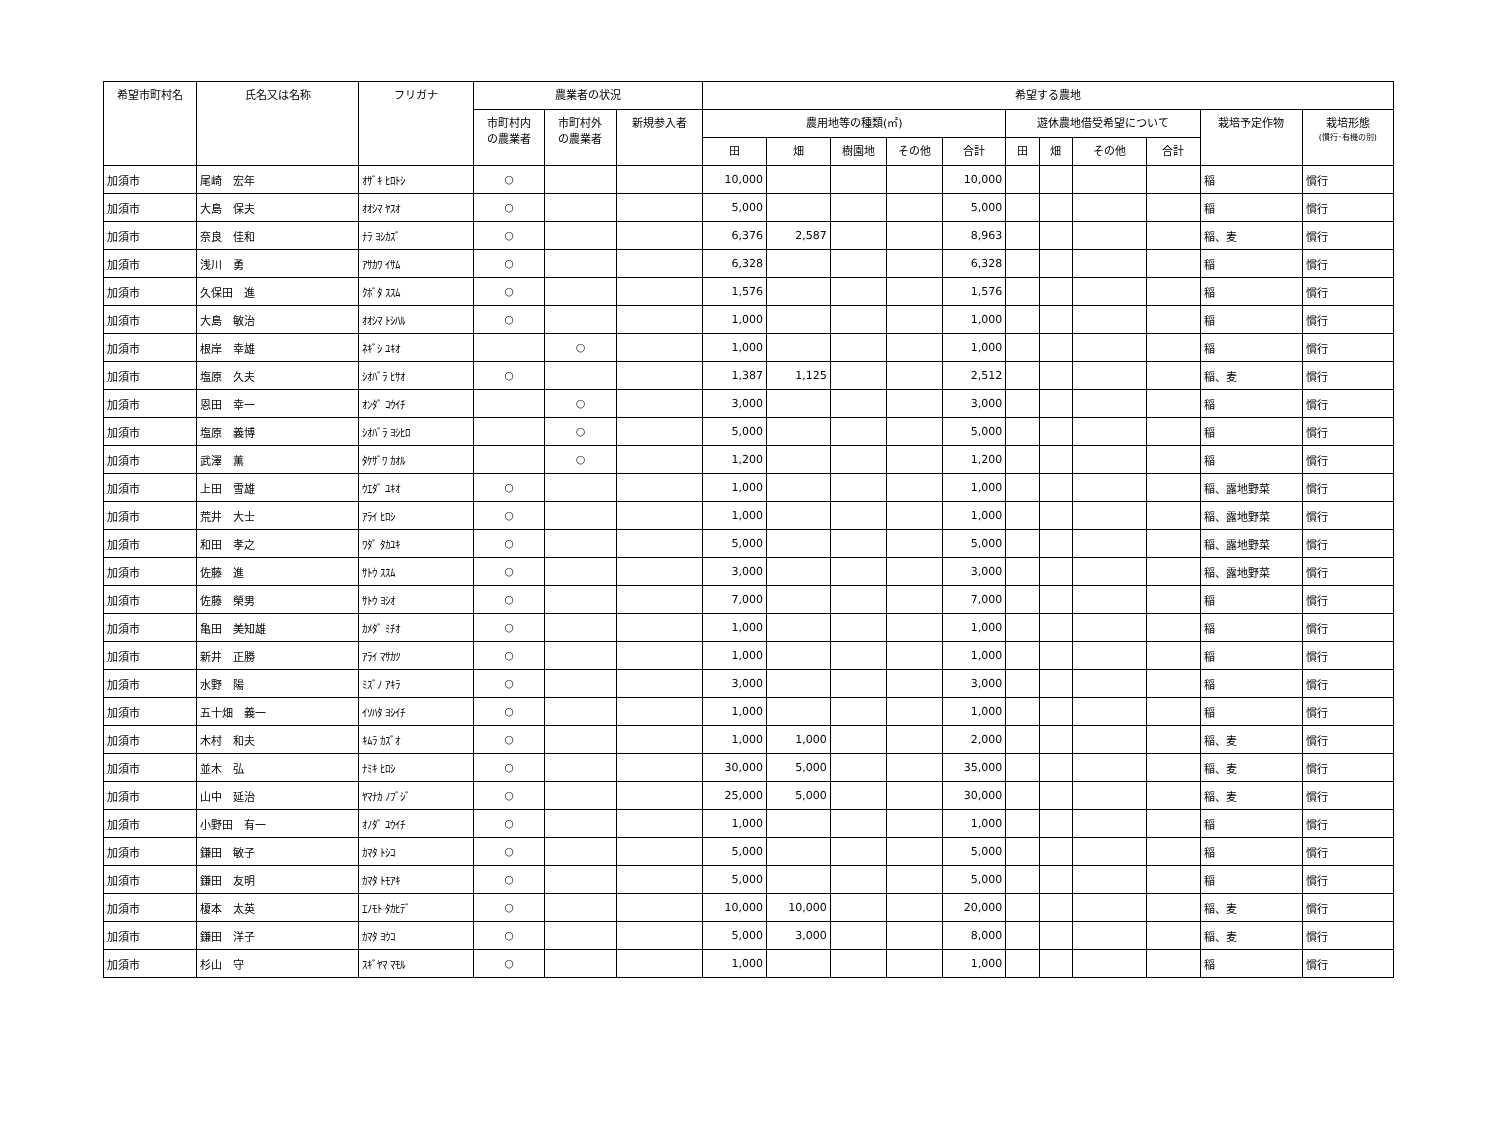| 希望市町村名 | 氏名又は名称 | フリガナ | 農業者の状況 | | | 希望する農地 | | | | | | | | | | |
| --- | --- | --- | --- | --- | --- | --- | --- | --- | --- | --- | --- | --- | --- | --- | --- | --- |
| | | | 市町村内 の農業者 | 市町村外 の農業者 | 新規参入者 | 農用地等の種類(㎡) | | | | | 遊休農地借受希望について | | | | 栽培予定作物 | 栽培形態 (慣行･有機の別) |
| | | | | | | 田 | 畑 | 樹園地 | その他 | 合計 | 田 | 畑 | その他 | 合計 | | |
| 加須市 | 尾崎 宏年 | ｵｻﾞｷ ﾋﾛﾄｼ | ○ | | | 10,000 | | | | 10,000 | | | | | 稲 | 慣行 |
| 加須市 | 大島 保夫 | ｵｵｼﾏ ﾔｽｵ | ○ | | | 5,000 | | | | 5,000 | | | | | 稲 | 慣行 |
| 加須市 | 奈良 佳和 | ﾅﾗ ﾖｼｶｽﾞ | ○ | | | 6,376 | 2,587 | | | 8,963 | | | | | 稲、麦 | 慣行 |
| 加須市 | 浅川 勇 | ｱｻｶﾜ ｲｻﾑ | ○ | | | 6,328 | | | | 6,328 | | | | | 稲 | 慣行 |
| 加須市 | 久保田 進 | ｸﾎﾞﾀ ｽｽﾑ | ○ | | | 1,576 | | | | 1,576 | | | | | 稲 | 慣行 |
| 加須市 | 大島 敏治 | ｵｵｼﾏ ﾄｼﾊﾙ | ○ | | | 1,000 | | | | 1,000 | | | | | 稲 | 慣行 |
| 加須市 | 根岸 幸雄 | ﾈｷﾞｼ ﾕｷｵ | | ○ | | 1,000 | | | | 1,000 | | | | | 稲 | 慣行 |
| 加須市 | 塩原 久夫 | ｼｵﾊﾞﾗ ﾋｻｵ | ○ | | | 1,387 | 1,125 | | | 2,512 | | | | | 稲、麦 | 慣行 |
| 加須市 | 恩田 幸一 | ｵﾝﾀﾞ ｺｳｲﾁ | | ○ | | 3,000 | | | | 3,000 | | | | | 稲 | 慣行 |
| 加須市 | 塩原 義博 | ｼｵﾊﾞﾗ ﾖｼﾋﾛ | | ○ | | 5,000 | | | | 5,000 | | | | | 稲 | 慣行 |
| 加須市 | 武澤 薫 | ﾀｹｻﾞﾜ ｶｵﾙ | | ○ | | 1,200 | | | | 1,200 | | | | | 稲 | 慣行 |
| 加須市 | 上田 雪雄 | ｳｴﾀﾞ ﾕｷｵ | ○ | | | 1,000 | | | | 1,000 | | | | | 稲、露地野菜 | 慣行 |
| 加須市 | 荒井 大士 | ｱﾗｲ ﾋﾛｼ | ○ | | | 1,000 | | | | 1,000 | | | | | 稲、露地野菜 | 慣行 |
| 加須市 | 和田 孝之 | ﾜﾀﾞ ﾀｶﾕｷ | ○ | | | 5,000 | | | | 5,000 | | | | | 稲、露地野菜 | 慣行 |
| 加須市 | 佐藤 進 | ｻﾄｳ ｽｽﾑ | ○ | | | 3,000 | | | | 3,000 | | | | | 稲、露地野菜 | 慣行 |
| 加須市 | 佐藤 榮男 | ｻﾄｳ ﾖｼｵ | ○ | | | 7,000 | | | | 7,000 | | | | | 稲 | 慣行 |
| 加須市 | 亀田 美知雄 | ｶﾒﾀﾞ ﾐﾁｵ | ○ | | | 1,000 | | | | 1,000 | | | | | 稲 | 慣行 |
| 加須市 | 新井 正勝 | ｱﾗｲ ﾏｻｶﾂ | ○ | | | 1,000 | | | | 1,000 | | | | | 稲 | 慣行 |
| 加須市 | 水野 陽 | ﾐｽﾞﾉ ｱｷﾗ | ○ | | | 3,000 | | | | 3,000 | | | | | 稲 | 慣行 |
| 加須市 | 五十畑 義一 | ｲｿﾊﾀ ﾖｼｲﾁ | ○ | | | 1,000 | | | | 1,000 | | | | | 稲 | 慣行 |
| 加須市 | 木村 和夫 | ｷﾑﾗ ｶｽﾞｵ | ○ | | | 1,000 | 1,000 | | | 2,000 | | | | | 稲、麦 | 慣行 |
| 加須市 | 並木 弘 | ﾅﾐｷ ﾋﾛｼ | ○ | | | 30,000 | 5,000 | | | 35,000 | | | | | 稲、麦 | 慣行 |
| 加須市 | 山中 延治 | ﾔﾏﾅｶ ﾉﾌﾞｼﾞ | ○ | | | 25,000 | 5,000 | | | 30,000 | | | | | 稲、麦 | 慣行 |
| 加須市 | 小野田 有一 | ｵﾉﾀﾞ ﾕｳｲﾁ | ○ | | | 1,000 | | | | 1,000 | | | | | 稲 | 慣行 |
| 加須市 | 鎌田 敏子 | ｶﾏﾀ ﾄｼｺ | ○ | | | 5,000 | | | | 5,000 | | | | | 稲 | 慣行 |
| 加須市 | 鎌田 友明 | ｶﾏﾀ ﾄﾓｱｷ | ○ | | | 5,000 | | | | 5,000 | | | | | 稲 | 慣行 |
| 加須市 | 榎本 太英 | ｴﾉﾓﾄ ﾀｶﾋﾃﾞ | ○ | | | 10,000 | 10,000 | | | 20,000 | | | | | 稲、麦 | 慣行 |
| 加須市 | 鎌田 洋子 | ｶﾏﾀ ﾖｳｺ | ○ | | | 5,000 | 3,000 | | | 8,000 | | | | | 稲、麦 | 慣行 |
| 加須市 | 杉山 守 | ｽｷﾞﾔﾏ ﾏﾓﾙ | ○ | | | 1,000 | | | | 1,000 | | | | | 稲 | 慣行 |